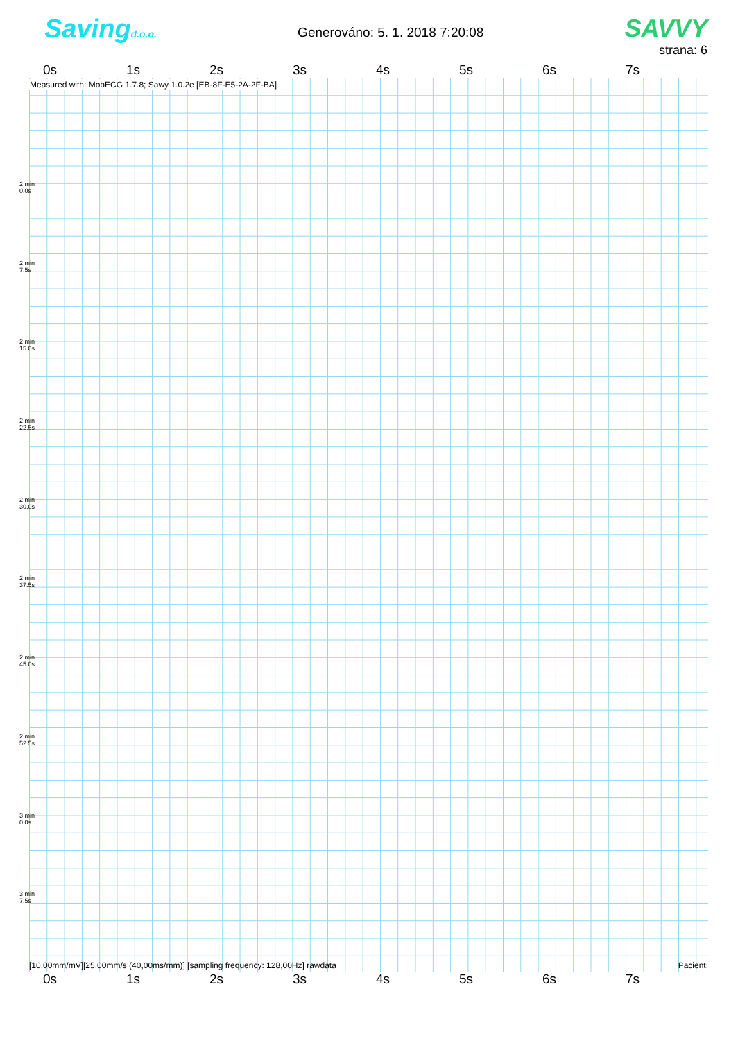Savingd.o.o.
Generováno: 5. 1. 2018 7:20:08
SAVVY
strana: 6
0s 1s 2s 3s 4s 5s 6s 7s
Measured with: MobECG 1.7.8; Sawy 1.0.2e [EB-8F-E5-2A-2F-BA]
2 min
0.0s
2 min
7.5s
2 min
15.0s
2 min
22.5s
2 min
30.0s
2 min
37.5s
2 min
45.0s
2 min
52.5s
3 min
0.0s
3 min
7.5s
[10,00mm/mV][25,00mm/s (40,00ms/mm)] [sampling frequency: 128,00Hz] rawdata Pacient:
0s 1s 2s 3s 4s 5s 6s 7s